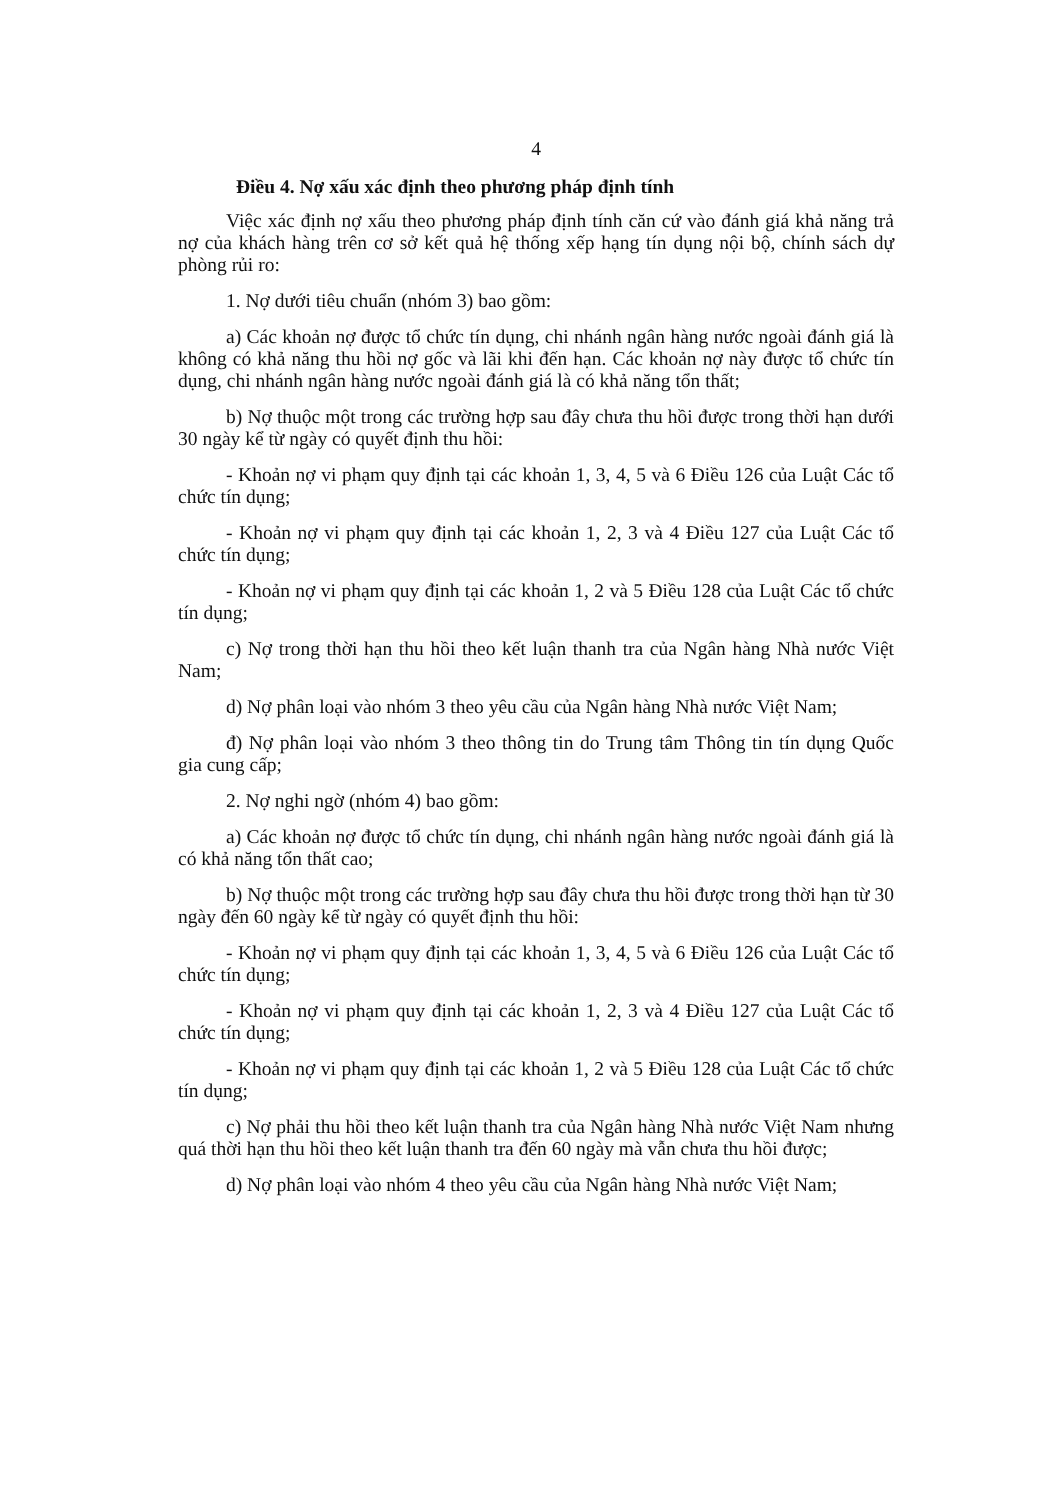4
Điều 4. Nợ xấu xác định theo phương pháp định tính
Việc xác định nợ xấu theo phương pháp định tính căn cứ vào đánh giá khả năng trả nợ của khách hàng trên cơ sở kết quả hệ thống xếp hạng tín dụng nội bộ, chính sách dự phòng rủi ro:
1. Nợ dưới tiêu chuẩn (nhóm 3) bao gồm:
a) Các khoản nợ được tổ chức tín dụng, chi nhánh ngân hàng nước ngoài đánh giá là không có khả năng thu hồi nợ gốc và lãi khi đến hạn. Các khoản nợ này được tổ chức tín dụng, chi nhánh ngân hàng nước ngoài đánh giá là có khả năng tổn thất;
b) Nợ thuộc một trong các trường hợp sau đây chưa thu hồi được trong thời hạn dưới 30 ngày kể từ ngày có quyết định thu hồi:
- Khoản nợ vi phạm quy định tại các khoản 1, 3, 4, 5 và 6 Điều 126 của Luật Các tổ chức tín dụng;
- Khoản nợ vi phạm quy định tại các khoản 1, 2, 3 và 4 Điều 127 của Luật Các tổ chức tín dụng;
- Khoản nợ vi phạm quy định tại các khoản 1, 2 và 5 Điều 128 của Luật Các tổ chức tín dụng;
c) Nợ trong thời hạn thu hồi theo kết luận thanh tra của Ngân hàng Nhà nước Việt Nam;
d) Nợ phân loại vào nhóm 3 theo yêu cầu của Ngân hàng Nhà nước Việt Nam;
đ) Nợ phân loại vào nhóm 3 theo thông tin do Trung tâm Thông tin tín dụng Quốc gia cung cấp;
2. Nợ nghi ngờ (nhóm 4) bao gồm:
a) Các khoản nợ được tổ chức tín dụng, chi nhánh ngân hàng nước ngoài đánh giá là có khả năng tổn thất cao;
b) Nợ thuộc một trong các trường hợp sau đây chưa thu hồi được trong thời hạn từ 30 ngày đến 60 ngày kể từ ngày có quyết định thu hồi:
- Khoản nợ vi phạm quy định tại các khoản 1, 3, 4, 5 và 6 Điều 126 của Luật Các tổ chức tín dụng;
- Khoản nợ vi phạm quy định tại các khoản 1, 2, 3 và 4 Điều 127 của Luật Các tổ chức tín dụng;
- Khoản nợ vi phạm quy định tại các khoản 1, 2 và 5 Điều 128 của Luật Các tổ chức tín dụng;
c) Nợ phải thu hồi theo kết luận thanh tra của Ngân hàng Nhà nước Việt Nam nhưng quá thời hạn thu hồi theo kết luận thanh tra đến 60 ngày mà vẫn chưa thu hồi được;
d) Nợ phân loại vào nhóm 4 theo yêu cầu của Ngân hàng Nhà nước Việt Nam;